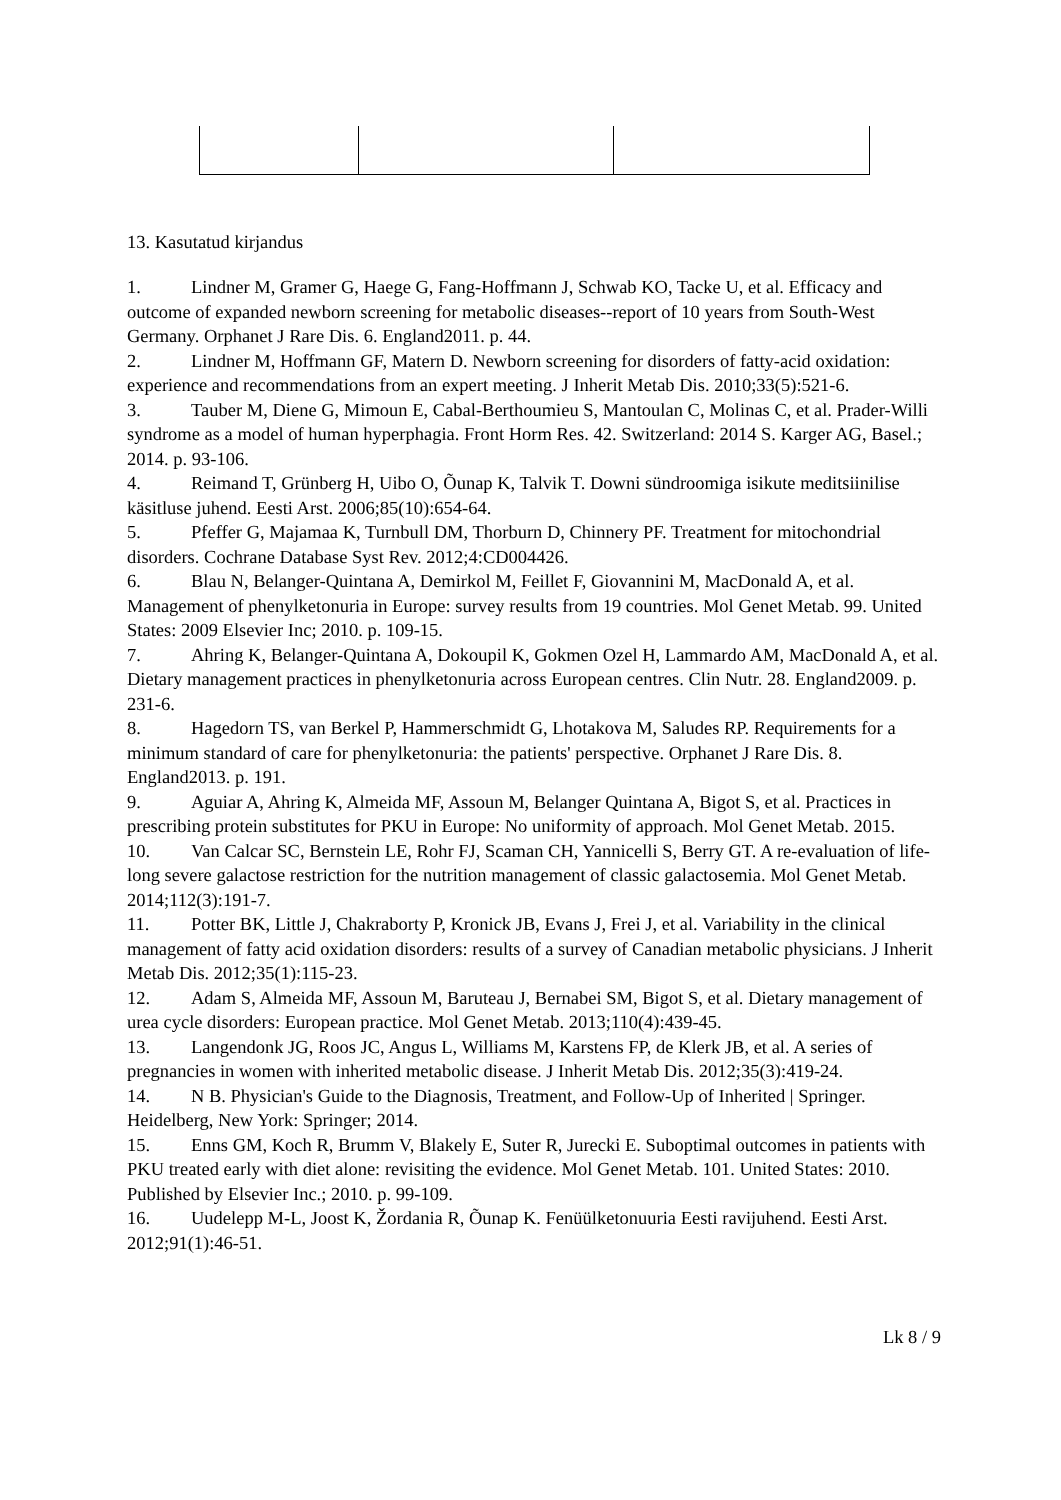13. Kasutatud kirjandus
1. Lindner M, Gramer G, Haege G, Fang-Hoffmann J, Schwab KO, Tacke U, et al. Efficacy and outcome of expanded newborn screening for metabolic diseases--report of 10 years from South-West Germany. Orphanet J Rare Dis. 6. England2011. p. 44.
2. Lindner M, Hoffmann GF, Matern D. Newborn screening for disorders of fatty-acid oxidation: experience and recommendations from an expert meeting. J Inherit Metab Dis. 2010;33(5):521-6.
3. Tauber M, Diene G, Mimoun E, Cabal-Berthoumieu S, Mantoulan C, Molinas C, et al. Prader-Willi syndrome as a model of human hyperphagia. Front Horm Res. 42. Switzerland: 2014 S. Karger AG, Basel.; 2014. p. 93-106.
4. Reimand T, Grünberg H, Uibo O, Õunap K, Talvik T. Downi sündroomiga isikute meditsiinilise käsitluse juhend. Eesti Arst. 2006;85(10):654-64.
5. Pfeffer G, Majamaa K, Turnbull DM, Thorburn D, Chinnery PF. Treatment for mitochondrial disorders. Cochrane Database Syst Rev. 2012;4:CD004426.
6. Blau N, Belanger-Quintana A, Demirkol M, Feillet F, Giovannini M, MacDonald A, et al. Management of phenylketonuria in Europe: survey results from 19 countries. Mol Genet Metab. 99. United States: 2009 Elsevier Inc; 2010. p. 109-15.
7. Ahring K, Belanger-Quintana A, Dokoupil K, Gokmen Ozel H, Lammardo AM, MacDonald A, et al. Dietary management practices in phenylketonuria across European centres. Clin Nutr. 28. England2009. p. 231-6.
8. Hagedorn TS, van Berkel P, Hammerschmidt G, Lhotakova M, Saludes RP. Requirements for a minimum standard of care for phenylketonuria: the patients' perspective. Orphanet J Rare Dis. 8. England2013. p. 191.
9. Aguiar A, Ahring K, Almeida MF, Assoun M, Belanger Quintana A, Bigot S, et al. Practices in prescribing protein substitutes for PKU in Europe: No uniformity of approach. Mol Genet Metab. 2015.
10. Van Calcar SC, Bernstein LE, Rohr FJ, Scaman CH, Yannicelli S, Berry GT. A re-evaluation of life-long severe galactose restriction for the nutrition management of classic galactosemia. Mol Genet Metab. 2014;112(3):191-7.
11. Potter BK, Little J, Chakraborty P, Kronick JB, Evans J, Frei J, et al. Variability in the clinical management of fatty acid oxidation disorders: results of a survey of Canadian metabolic physicians. J Inherit Metab Dis. 2012;35(1):115-23.
12. Adam S, Almeida MF, Assoun M, Baruteau J, Bernabei SM, Bigot S, et al. Dietary management of urea cycle disorders: European practice. Mol Genet Metab. 2013;110(4):439-45.
13. Langendonk JG, Roos JC, Angus L, Williams M, Karstens FP, de Klerk JB, et al. A series of pregnancies in women with inherited metabolic disease. J Inherit Metab Dis. 2012;35(3):419-24.
14. N B. Physician's Guide to the Diagnosis, Treatment, and Follow-Up of Inherited | Springer. Heidelberg, New York: Springer; 2014.
15. Enns GM, Koch R, Brumm V, Blakely E, Suter R, Jurecki E. Suboptimal outcomes in patients with PKU treated early with diet alone: revisiting the evidence. Mol Genet Metab. 101. United States: 2010. Published by Elsevier Inc.; 2010. p. 99-109.
16. Uudelepp M-L, Joost K, Žordania R, Õunap K. Fenüülketonuuria Eesti ravijuhend. Eesti Arst. 2012;91(1):46-51.
Lk 8 / 9